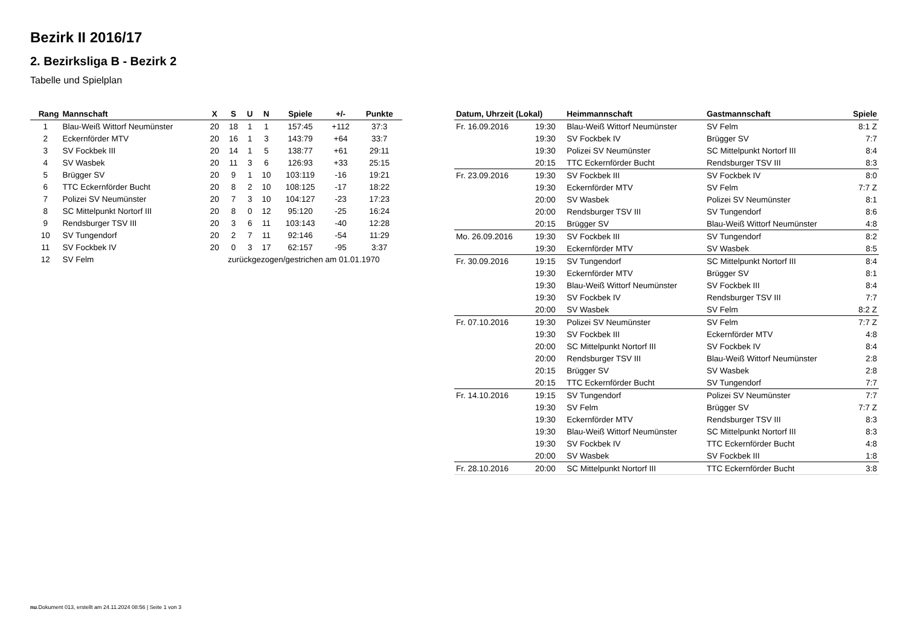Bezirk II 2016/17
2. Bezirksliga B - Bezirk 2
Tabelle und Spielplan
| Rang | Mannschaft | X | S | U | N | Spiele | +/- | Punkte |
| --- | --- | --- | --- | --- | --- | --- | --- | --- |
| 1 | Blau-Weiß Wittorf Neumünster | 20 | 18 | 1 | 1 | 157:45 | +112 | 37:3 |
| 2 | Eckernförder MTV | 20 | 16 | 1 | 3 | 143:79 | +64 | 33:7 |
| 3 | SV Fockbek III | 20 | 14 | 1 | 5 | 138:77 | +61 | 29:11 |
| 4 | SV Wasbek | 20 | 11 | 3 | 6 | 126:93 | +33 | 25:15 |
| 5 | Brügger SV | 20 | 9 | 1 | 10 | 103:119 | -16 | 19:21 |
| 6 | TTC Eckernförder Bucht | 20 | 8 | 2 | 10 | 108:125 | -17 | 18:22 |
| 7 | Polizei SV Neumünster | 20 | 7 | 3 | 10 | 104:127 | -23 | 17:23 |
| 8 | SC Mittelpunkt Nortorf III | 20 | 8 | 0 | 12 | 95:120 | -25 | 16:24 |
| 9 | Rendsburger TSV III | 20 | 3 | 6 | 11 | 103:143 | -40 | 12:28 |
| 10 | SV Tungendorf | 20 | 2 | 7 | 11 | 92:146 | -54 | 11:29 |
| 11 | SV Fockbek IV | 20 | 0 | 3 | 17 | 62:157 | -95 | 3:37 |
| 12 | SV Felm | zurückgezogen/gestrichen am 01.01.1970 | | | | | | |
| Datum, Uhrzeit (Lokal) | | Heimmannschaft | Gastmannschaft | Spiele |
| --- | --- | --- | --- | --- |
| Fr. 16.09.2016 | 19:30 | Blau-Weiß Wittorf Neumünster | SV Felm | 8:1 Z |
| | 19:30 | SV Fockbek IV | Brügger SV | 7:7 |
| | 19:30 | Polizei SV Neumünster | SC Mittelpunkt Nortorf III | 8:4 |
| | 20:15 | TTC Eckernförder Bucht | Rendsburger TSV III | 8:3 |
| Fr. 23.09.2016 | 19:30 | SV Fockbek III | SV Fockbek IV | 8:0 |
| | 19:30 | Eckernförder MTV | SV Felm | 7:7 Z |
| | 20:00 | SV Wasbek | Polizei SV Neumünster | 8:1 |
| | 20:00 | Rendsburger TSV III | SV Tungendorf | 8:6 |
| | 20:15 | Brügger SV | Blau-Weiß Wittorf Neumünster | 4:8 |
| Mo. 26.09.2016 | 19:30 | SV Fockbek III | SV Tungendorf | 8:2 |
| | 19:30 | Eckernförder MTV | SV Wasbek | 8:5 |
| Fr. 30.09.2016 | 19:15 | SV Tungendorf | SC Mittelpunkt Nortorf III | 8:4 |
| | 19:30 | Eckernförder MTV | Brügger SV | 8:1 |
| | 19:30 | Blau-Weiß Wittorf Neumünster | SV Fockbek III | 8:4 |
| | 19:30 | SV Fockbek IV | Rendsburger TSV III | 7:7 |
| | 20:00 | SV Wasbek | SV Felm | 8:2 Z |
| Fr. 07.10.2016 | 19:30 | Polizei SV Neumünster | SV Felm | 7:7 Z |
| | 19:30 | SV Fockbek III | Eckernförder MTV | 4:8 |
| | 20:00 | SC Mittelpunkt Nortorf III | SV Fockbek IV | 8:4 |
| | 20:00 | Rendsburger TSV III | Blau-Weiß Wittorf Neumünster | 2:8 |
| | 20:15 | Brügger SV | SV Wasbek | 2:8 |
| | 20:15 | TTC Eckernförder Bucht | SV Tungendorf | 7:7 |
| Fr. 14.10.2016 | 19:15 | SV Tungendorf | Polizei SV Neumünster | 7:7 |
| | 19:30 | SV Felm | Brügger SV | 7:7 Z |
| | 19:30 | Eckernförder MTV | Rendsburger TSV III | 8:3 |
| | 19:30 | Blau-Weiß Wittorf Neumünster | SC Mittelpunkt Nortorf III | 8:3 |
| | 19:30 | SV Fockbek IV | TTC Eckernförder Bucht | 4:8 |
| | 20:00 | SV Wasbek | SV Fockbek III | 1:8 |
| Fr. 28.10.2016 | 20:00 | SC Mittelpunkt Nortorf III | TTC Eckernförder Bucht | 3:8 |
nu.Dokument 013, erstellt am 24.11.2024 08:56 | Seite 1 von 3